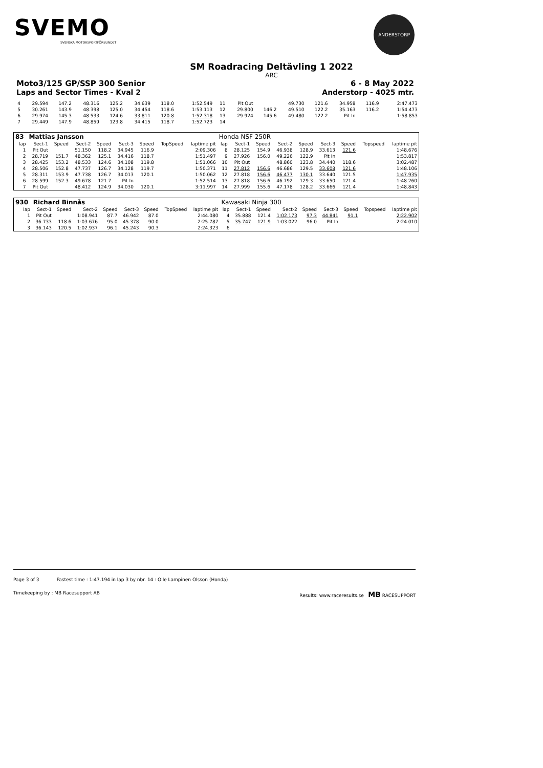SVEMO
SVENSKA MOTORSPORTFÖRBUNDET
ANDERSTORP
SM Roadracing Deltävling 1 2022
ARC
Moto3/125 GP/SSP 300 Senior 6 - 8 May 2022
Laps and Sector Times - Kval 2 Anderstorp - 4025 mtr.
| 4 | 29.594 | 147.2 | 48.316 | 125.2 | 34.639 | 118.0 | | 1:52.549 | 11 | Pit Out | | 49.730 | 121.6 | 34.958 | 116.9 | | 2:47.473 |
| 5 | 30.261 | 143.9 | 48.398 | 125.0 | 34.454 | 118.6 | | 1:53.113 | 12 | 29.800 | 146.2 | 49.510 | 122.2 | 35.163 | 116.2 | | 1:54.473 |
| 6 | 29.974 | 145.3 | 48.533 | 124.6 | 33.811 | 120.8 | | 1:52.318 | 13 | 29.924 | 145.6 | 49.480 | 122.2 | Pit In | | | 1:58.853 |
| 7 | 29.449 | 147.9 | 48.859 | 123.8 | 34.415 | 118.7 | | 1:52.723 | 14 | | | | | | | | |
| 83 | Mattias Jansson | | | | | | | | Honda NSF 250R | | | | | | | | |
| lap | Sect-1 | Speed | Sect-2 | Speed | Sect-3 | Speed | TopSpeed | laptime pit | lap | Sect-1 | Speed | Sect-2 | Speed | Sect-3 | Speed | Topspeed | laptime pit |
| 1 | Pit Out | | 51.150 | 118.2 | 34.945 | 116.9 | | 2:09.306 | 8 | 28.125 | 154.9 | 46.938 | 128.9 | 33.613 | 121.6 | | 1:48.676 |
| 2 | 28.719 | 151.7 | 48.362 | 125.1 | 34.416 | 118.7 | | 1:51.497 | 9 | 27.926 | 156.0 | 49.226 | 122.9 | Pit In | | | 1:53.817 |
| 3 | 28.425 | 153.2 | 48.533 | 124.6 | 34.108 | 119.8 | | 1:51.066 | 10 | Pit Out | | 48.860 | 123.8 | 34.440 | 118.6 | | 3:02.487 |
| 4 | 28.506 | 152.8 | 47.737 | 126.7 | 34.128 | 119.7 | | 1:50.371 | 11 | 27.812 | 156.6 | 46.686 | 129.5 | 33.608 | 121.6 | | 1:48.106 |
| 5 | 28.311 | 153.9 | 47.738 | 126.7 | 34.013 | 120.1 | | 1:50.062 | 12 | 27.818 | 156.6 | 46.477 | 130.1 | 33.640 | 121.5 | | 1:47.935 |
| 6 | 28.599 | 152.3 | 49.678 | 121.7 | Pit In | | | 1:52.514 | 13 | 27.818 | 156.6 | 46.792 | 129.3 | 33.650 | 121.4 | | 1:48.260 |
| 7 | Pit Out | | 48.412 | 124.9 | 34.030 | 120.1 | | 3:11.997 | 14 | 27.999 | 155.6 | 47.178 | 128.2 | 33.666 | 121.4 | | 1:48.843 |
| 930 | Richard Binnås | | | | | | | | Kawasaki Ninja 300 | | | | | | | | |
| lap | Sect-1 | Speed | Sect-2 | Speed | Sect-3 | Speed | TopSpeed | laptime pit | lap | Sect-1 | Speed | Sect-2 | Speed | Sect-3 | Speed | Topspeed | laptime pit |
| 1 | Pit Out | | 1:08.941 | 87.7 | 46.942 | 87.0 | | 2:44.080 | 4 | 35.888 | 121.4 | 1:02.173 | 97.3 | 44.841 | 91.1 | | 2:22.902 |
| 2 | 36.733 | 118.6 | 1:03.676 | 95.0 | 45.378 | 90.0 | | 2:25.787 | 5 | 35.747 | 121.9 | 1:03.022 | 96.0 | Pit In | | | 2:24.010 |
| 3 | 36.143 | 120.5 | 1:02.937 | 96.1 | 45.243 | 90.3 | | 2:24.323 | 6 | | | | | | | | |
Page 3 of 3 Fastest time : 1:47.194 in lap 3 by nbr. 14 : Olle Lampinen Olsson (Honda)
Timekeeping by : MB Racesupport AB Results: www.raceresults.se MB RACESUPPORT